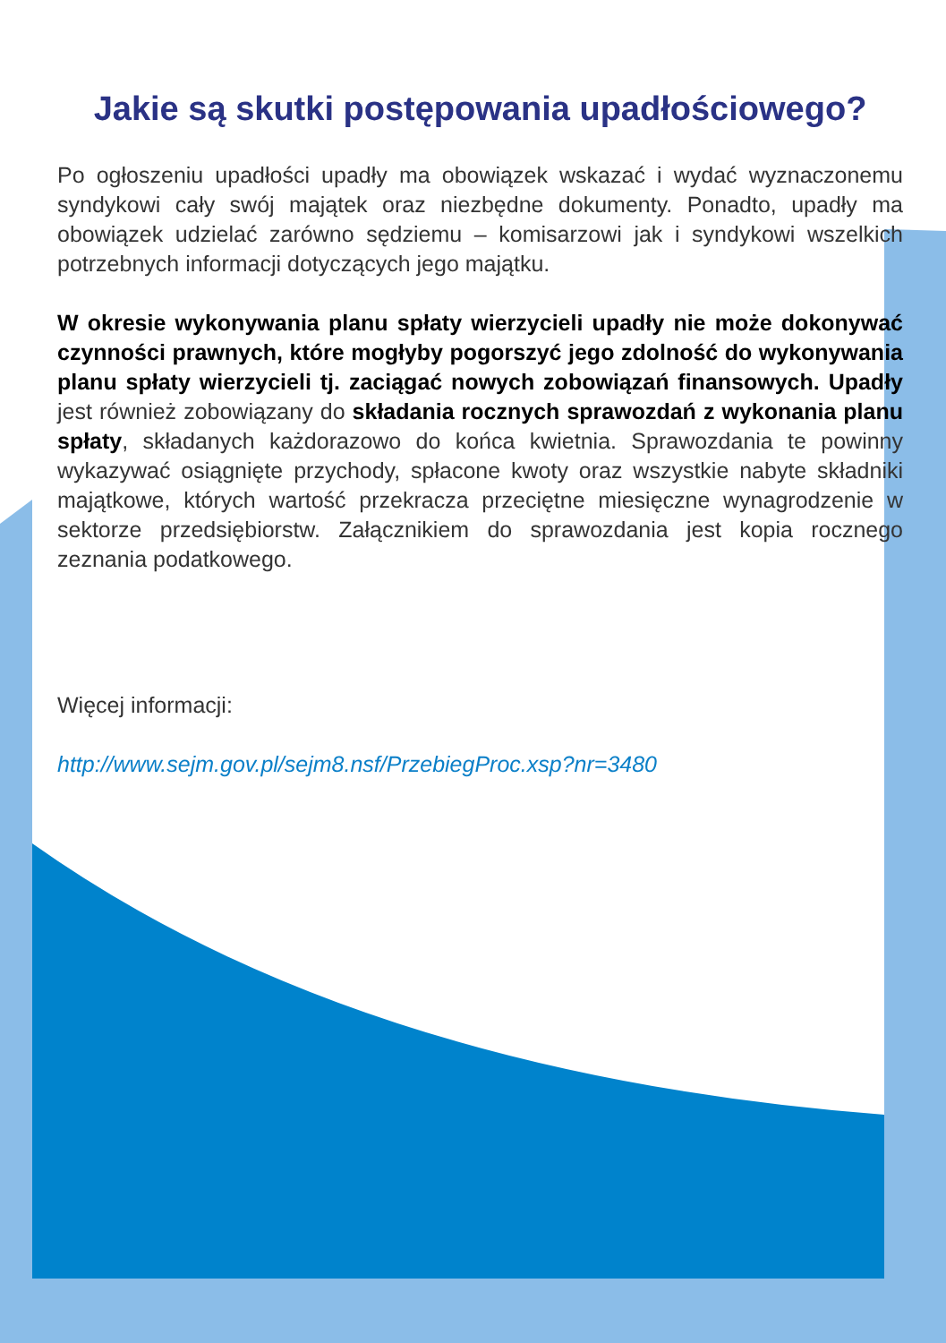Jakie są skutki postępowania upadłościowego?
Po ogłoszeniu upadłości upadły ma obowiązek wskazać i wydać wyznaczonemu syndykowi cały swój majątek oraz niezbędne dokumenty. Ponadto, upadły ma obowiązek udzielać zarówno sędziemu – komisarzowi jak i syndykowi wszelkich potrzebnych informacji dotyczących jego majątku.
W okresie wykonywania planu spłaty wierzycieli upadły nie może dokonywać czynności prawnych, które mogłyby pogorszyć jego zdolność do wykonywania planu spłaty wierzycieli tj. zaciągać nowych zobowiązań finansowych. Upadły jest również zobowiązany do składania rocznych sprawozdań z wykonania planu spłaty, składanych każdorazowo do końca kwietnia. Sprawozdania te powinny wykazywać osiągnięte przychody, spłacone kwoty oraz wszystkie nabyte składniki majątkowe, których wartość przekracza przeciętne miesięczne wynagrodzenie w sektorze przedsiębiorstw. Załącznikiem do sprawozdania jest kopia rocznego zeznania podatkowego.
Więcej informacji:
http://www.sejm.gov.pl/sejm8.nsf/PrzebiegProc.xsp?nr=3480